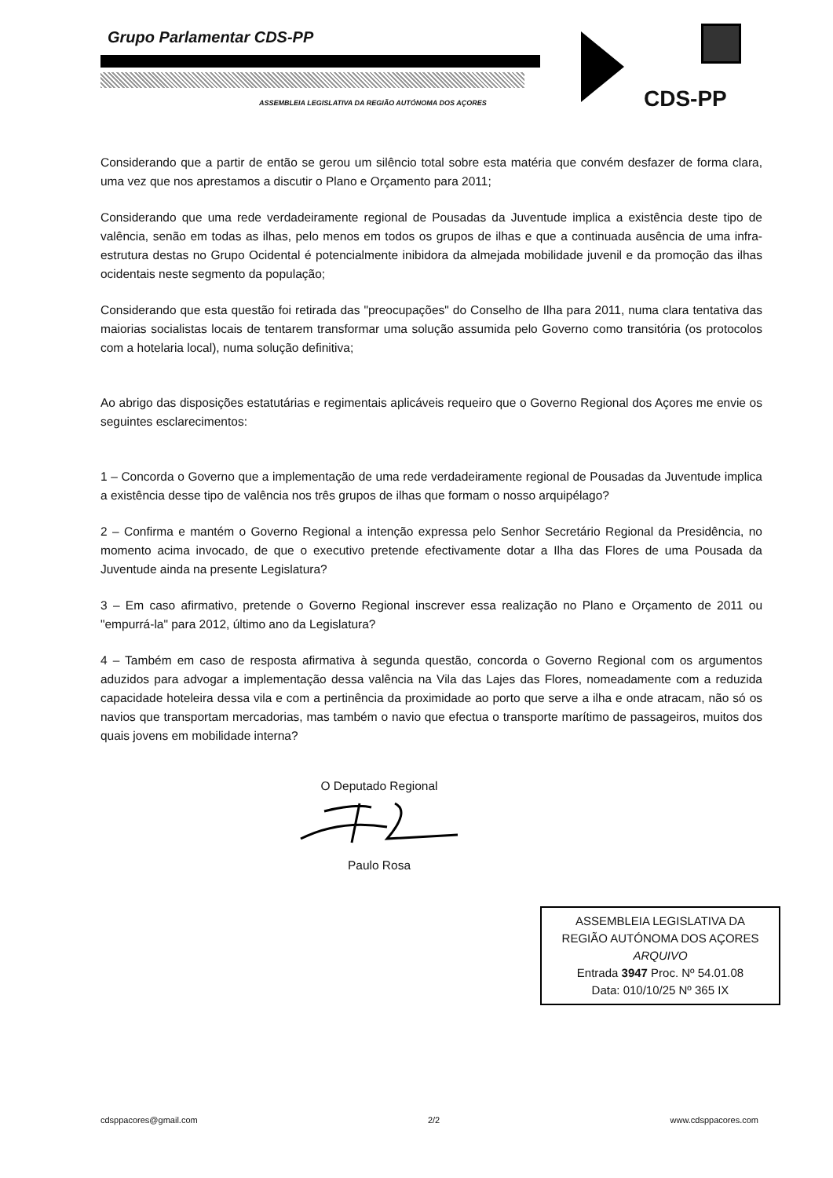Grupo Parlamentar CDS-PP
ASSEMBLEIA LEGISLATIVA DA REGIÃO AUTÓNOMA DOS AÇORES
CDS-PP
Considerando que a partir de então se gerou um silêncio total sobre esta matéria que convém desfazer de forma clara, uma vez que nos aprestamos a discutir o Plano e Orçamento para 2011;
Considerando que uma rede verdadeiramente regional de Pousadas da Juventude implica a existência deste tipo de valência, senão em todas as ilhas, pelo menos em todos os grupos de ilhas e que a continuada ausência de uma infra-estrutura destas no Grupo Ocidental é potencialmente inibidora da almejada mobilidade juvenil e da promoção das ilhas ocidentais neste segmento da população;
Considerando que esta questão foi retirada das "preocupações" do Conselho de Ilha para 2011, numa clara tentativa das maiorias socialistas locais de tentarem transformar uma solução assumida pelo Governo como transitória (os protocolos com a hotelaria local), numa solução definitiva;
Ao abrigo das disposições estatutárias e regimentais aplicáveis requeiro que o Governo Regional dos Açores me envie os seguintes esclarecimentos:
1 – Concorda o Governo que a implementação de uma rede verdadeiramente regional de Pousadas da Juventude implica a existência desse tipo de valência nos três grupos de ilhas que formam o nosso arquipélago?
2 – Confirma e mantém o Governo Regional a intenção expressa pelo Senhor Secretário Regional da Presidência, no momento acima invocado, de que o executivo pretende efectivamente dotar a Ilha das Flores de uma Pousada da Juventude ainda na presente Legislatura?
3 – Em caso afirmativo, pretende o Governo Regional inscrever essa realização no Plano e Orçamento de 2011 ou "empurrá-la" para 2012, último ano da Legislatura?
4 – Também em caso de resposta afirmativa à segunda questão, concorda o Governo Regional com os argumentos aduzidos para advogar a implementação dessa valência na Vila das Lajes das Flores, nomeadamente com a reduzida capacidade hoteleira dessa vila e com a pertinência da proximidade ao porto que serve a ilha e onde atracam, não só os navios que transportam mercadorias, mas também o navio que efectua o transporte marítimo de passageiros, muitos dos quais jovens em mobilidade interna?
O Deputado Regional
Paulo Rosa
ASSEMBLEIA LEGISLATIVA DA
REGIÃO AUTÓNOMA DOS AÇORES
ARQUIVO
Entrada 3947 Proc. Nº 54.01.08
Data: 010/10/25 Nº 365 IX
cdsppacores@gmail.com 2/2 www.cdsppacores.com